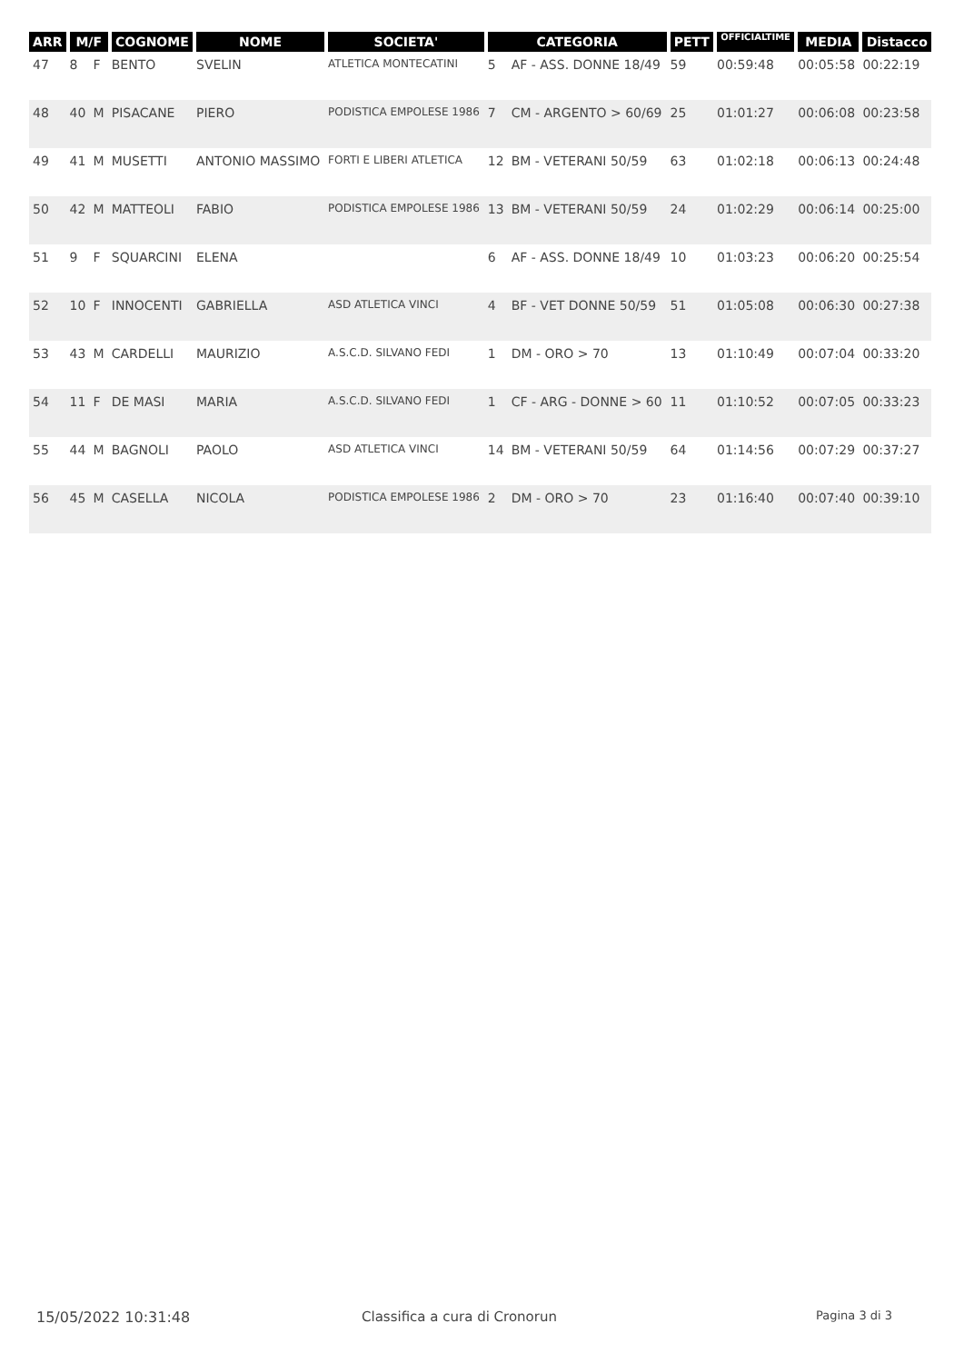| ARR | M/F | | COGNOME | NOME | SOCIETA' | CATEGORIA | | PETT | OFFICIALTIME | MEDIA | Distacco |
| --- | --- | --- | --- | --- | --- | --- | --- | --- | --- | --- | --- |
| 47 | 8 | F | BENTO | SVELIN | ATLETICA MONTECATINI | 5 | AF - ASS. DONNE 18/49 | 59 | 00:59:48 | 00:05:58 | 00:22:19 |
| 48 | 40 | M | PISACANE | PIERO | PODISTICA EMPOLESE 1986 | 7 | CM - ARGENTO > 60/69 | 25 | 01:01:27 | 00:06:08 | 00:23:58 |
| 49 | 41 | M | MUSETTI | ANTONIO MASSIMO | FORTI E LIBERI ATLETICA | 12 | BM - VETERANI 50/59 | 63 | 01:02:18 | 00:06:13 | 00:24:48 |
| 50 | 42 | M | MATTEOLI | FABIO | PODISTICA EMPOLESE 1986 | 13 | BM - VETERANI 50/59 | 24 | 01:02:29 | 00:06:14 | 00:25:00 |
| 51 | 9 | F | SQUARCINI | ELENA | | 6 | AF - ASS. DONNE 18/49 | 10 | 01:03:23 | 00:06:20 | 00:25:54 |
| 52 | 10 | F | INNOCENTI | GABRIELLA | ASD ATLETICA VINCI | 4 | BF - VET DONNE 50/59 | 51 | 01:05:08 | 00:06:30 | 00:27:38 |
| 53 | 43 | M | CARDELLI | MAURIZIO | A.S.C.D. SILVANO FEDI | 1 | DM - ORO > 70 | 13 | 01:10:49 | 00:07:04 | 00:33:20 |
| 54 | 11 | F | DE MASI | MARIA | A.S.C.D. SILVANO FEDI | 1 | CF - ARG - DONNE > 60 | 11 | 01:10:52 | 00:07:05 | 00:33:23 |
| 55 | 44 | M | BAGNOLI | PAOLO | ASD ATLETICA VINCI | 14 | BM - VETERANI 50/59 | 64 | 01:14:56 | 00:07:29 | 00:37:27 |
| 56 | 45 | M | CASELLA | NICOLA | PODISTICA EMPOLESE 1986 | 2 | DM - ORO > 70 | 23 | 01:16:40 | 00:07:40 | 00:39:10 |
15/05/2022 10:31:48 Classifica a cura di Cronorun Pagina 3 di 3